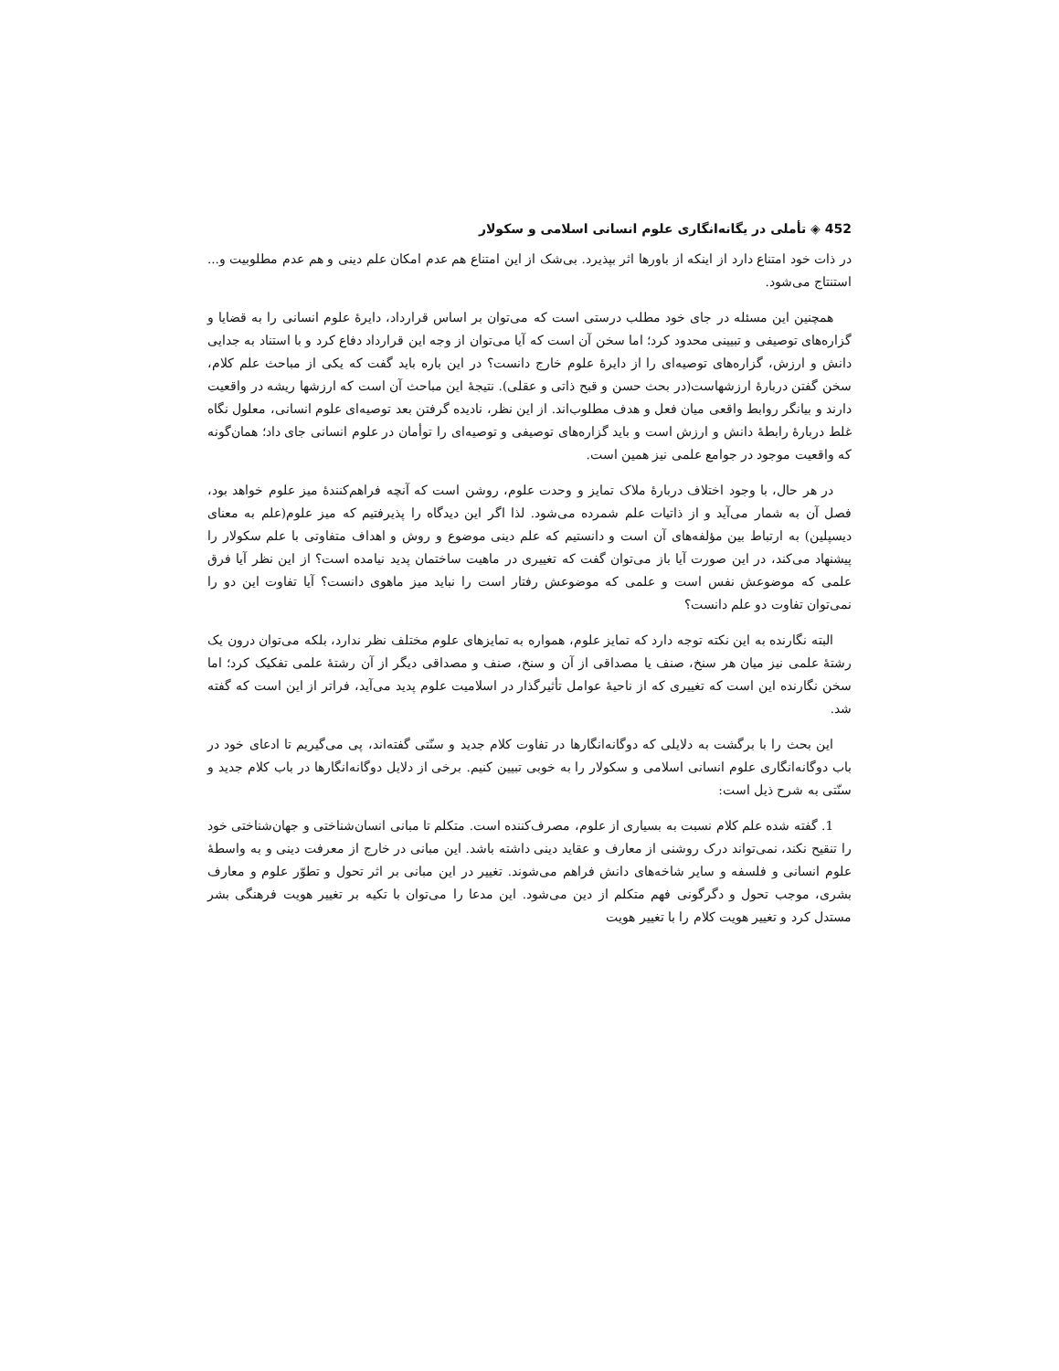452 ◈ تأملی در یگانه‌انگاری علوم انسانی اسلامی و سکولار
در ذات خود امتناع دارد از اینکه از باورها اثر بپذیرد. بی‌شک از این امتناع هم عدم امکان علم دینی و هم عدم مطلوبیت و... استنتاج می‌شود.
همچنین این مسئله در جای خود مطلب درستی است که می‌توان بر اساس قرارداد، دایرهٔ علوم انسانی را به قضایا و گزاره‌های توصیفی و تبیینی محدود کرد؛ اما سخن آن است که آیا می‌توان از وجه این قرارداد دفاع کرد و با استناد به جدایی دانش و ارزش، گزاره‌های توصیه‌ای را از دایرهٔ علوم خارج دانست؟ در این باره باید گفت که یکی از مباحث علم کلام، سخن گفتن دربارهٔ ارزشهاست(در بحث حسن و قبح ذاتی و عقلی). نتیجهٔ این مباحث آن است که ارزشها ریشه در واقعیت دارند و بیانگر روابط واقعی میان فعل و هدف مطلوب‌اند. از این نظر، نادیده گرفتن بعد توصیه‌ای علوم انسانی، معلول نگاه غلط دربارهٔ رابطهٔ دانش و ارزش است و باید گزاره‌های توصیفی و توصیه‌ای را توأمان در علوم انسانی جای داد؛ همان‌گونه که واقعیت موجود در جوامع علمی نیز همین است.
در هر حال، با وجود اختلاف دربارهٔ ملاک تمایز و وحدت علوم، روشن است که آنچه فراهم‌کنندهٔ میز علوم خواهد بود، فصل آن به شمار می‌آید و از ذاتیات علم شمرده می‌شود. لذا اگر این دیدگاه را پذیرفتیم که میز علوم(علم به معنای دیسپلین) به ارتباط بین مؤلفه‌های آن است و دانستیم که علم دینی موضوع و روش و اهداف متفاوتی با علم سکولار را پیشنهاد می‌کند، در این صورت آیا باز می‌توان گفت که تغییری در ماهیت ساختمان پدید نیامده است؟ از این نظر آیا فرق علمی که موضوعش نفس است و علمی که موضوعش رفتار است را نباید میز ماهوی دانست؟ آیا تفاوت این دو را نمی‌توان تفاوت دو علم دانست؟
البته نگارنده به این نکته توجه دارد که تمایز علوم، همواره به تمایزهای علوم مختلف نظر ندارد، بلکه می‌توان درون یک رشتهٔ علمی نیز میان هر سنخ، صنف یا مصداقی از آن و سنخ، صنف و مصداقی دیگر از آن رشتهٔ علمی تفکیک کرد؛ اما سخن نگارنده این است که تغییری که از ناحیهٔ عوامل تأثیرگذار در اسلامیت علوم پدید می‌آید، فراتر از این است که گفته شد.
این بحث را با برگشت به دلایلی که دوگانه‌انگارها در تفاوت کلام جدید و سنّتی گفته‌اند، پی می‌گیریم تا ادعای خود در باب دوگانه‌انگاری علوم انسانی اسلامی و سکولار را به خوبی تبیین کنیم. برخی از دلایل دوگانه‌انگارها در باب کلام جدید و سنّتی به شرح ذیل است:
1. گفته شده علم کلام نسبت به بسیاری از علوم، مصرف‌کننده است. متکلم تا مبانی انسان‌شناختی و جهان‌شناختی خود را تنقیح نکند، نمی‌تواند درک روشنی از معارف و عقاید دینی داشته باشد. این مبانی در خارج از معرفت دینی و به واسطهٔ علوم انسانی و فلسفه و سایر شاخه‌های دانش فراهم می‌شوند. تغییر در این مبانی بر اثر تحول و تطوّر علوم و معارف بشری، موجب تحول و دگرگونی فهم متکلم از دین می‌شود. این مدعا را می‌توان با تکیه بر تغییر هویت فرهنگی بشر مستدل کرد و تغییر هویت کلام را با تغییر هویت